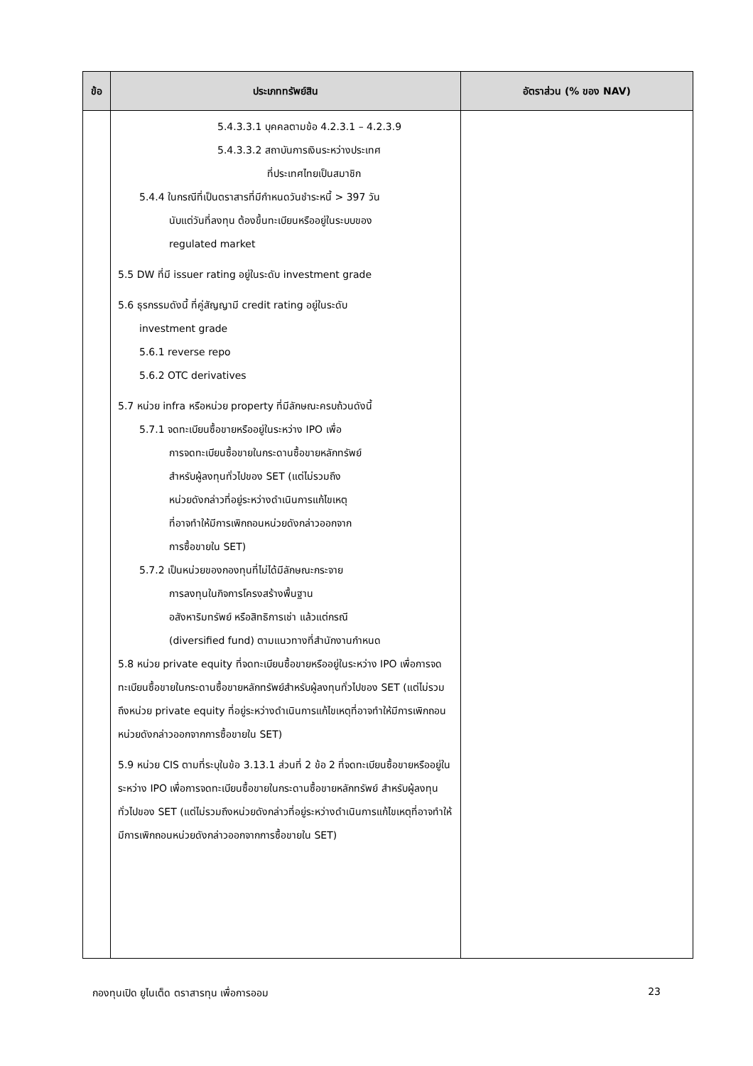| ข้อ | ประเภททรัพย์สิน | อัตราส่วน (% ของ NAV) |
| --- | --- | --- |
| | 5.4.3.3.1 บุคคลตามข้อ 4.2.3.1 – 4.2.3.9 5.4.3.3.2 สถาบันการเงินระหว่างประเทศ ที่ประเทศไทยเป็นสมาชิก 5.4.4 ในกรณีที่เป็นตราสารที่มีกำหนดวันชำระหนี้ > 397 วัน นับแต่วันที่ลงทุน ต้องขึ้นทะเบียนหรืออยู่ในระบบของ regulated market 5.5 DW ที่มี issuer rating อยู่ในระดับ investment grade 5.6 ธุรกรรมดังนี้ ที่คู่สัญญามี credit rating อยู่ในระดับ investment grade 5.6.1 reverse repo 5.6.2 OTC derivatives 5.7 หน่วย infra หรือหน่วย property ที่มีลักษณะครบถ้วนดังนี้ 5.7.1 จดทะเบียนซื้อขายหรืออยู่ในระหว่าง IPO เพื่อ การจดทะเบียนซื้อขายในกระดานซื้อขายหลักทรัพย์ สำหรับผู้ลงทุนทั่วไปของ SET (แต่ไม่รวมถึง หน่วยดังกล่าวที่อยู่ระหว่างดำเนินการแก้ไขเหตุ ที่อาจทำให้มีการเพิกถอนหน่วยดังกล่าวออกจาก การซื้อขายใน SET) 5.7.2 เป็นหน่วยของกองทุนที่ไม่ได้มีลักษณะกระจาย การลงทุนในกิจการโครงสร้างพื้นฐาน อสังหาริมทรัพย์ หรือสิทธิการเช่า แล้วแต่กรณี (diversified fund) ตามแนวทางที่สำนักงานกำหนด 5.8 หน่วย private equity ที่จดทะเบียนซื้อขายหรืออยู่ในระหว่าง IPO เพื่อการจดทะเบียนซื้อขายในกระดานซื้อขายหลักทรัพย์สำหรับผู้ลงทุนทั่วไปของ SET (แต่ไม่รวมถึงหน่วย private equity ที่อยู่ระหว่างดำเนินการแก้ไขเหตุที่อาจทำให้มีการเพิกถอนหน่วยดังกล่าวออกจากการซื้อขายใน SET) 5.9 หน่วย CIS ตามที่ระบุในข้อ 3.13.1 ส่วนที่ 2 ข้อ 2 ที่จดทะเบียนซื้อขายหรืออยู่ในระหว่าง IPO เพื่อการจดทะเบียนซื้อขายในกระดานซื้อขายหลักทรัพย์ สำหรับผู้ลงทุนทั่วไปของ SET (แต่ไม่รวมถึงหน่วยดังกล่าวที่อยู่ระหว่างดำเนินการแก้ไขเหตุที่อาจทำให้มีการเพิกถอนหน่วยดังกล่าวออกจากการซื้อขายใน SET) | |
กองทุนเปิด ยูไนเต็ด ตราสารทุน เพื่อการออม 23